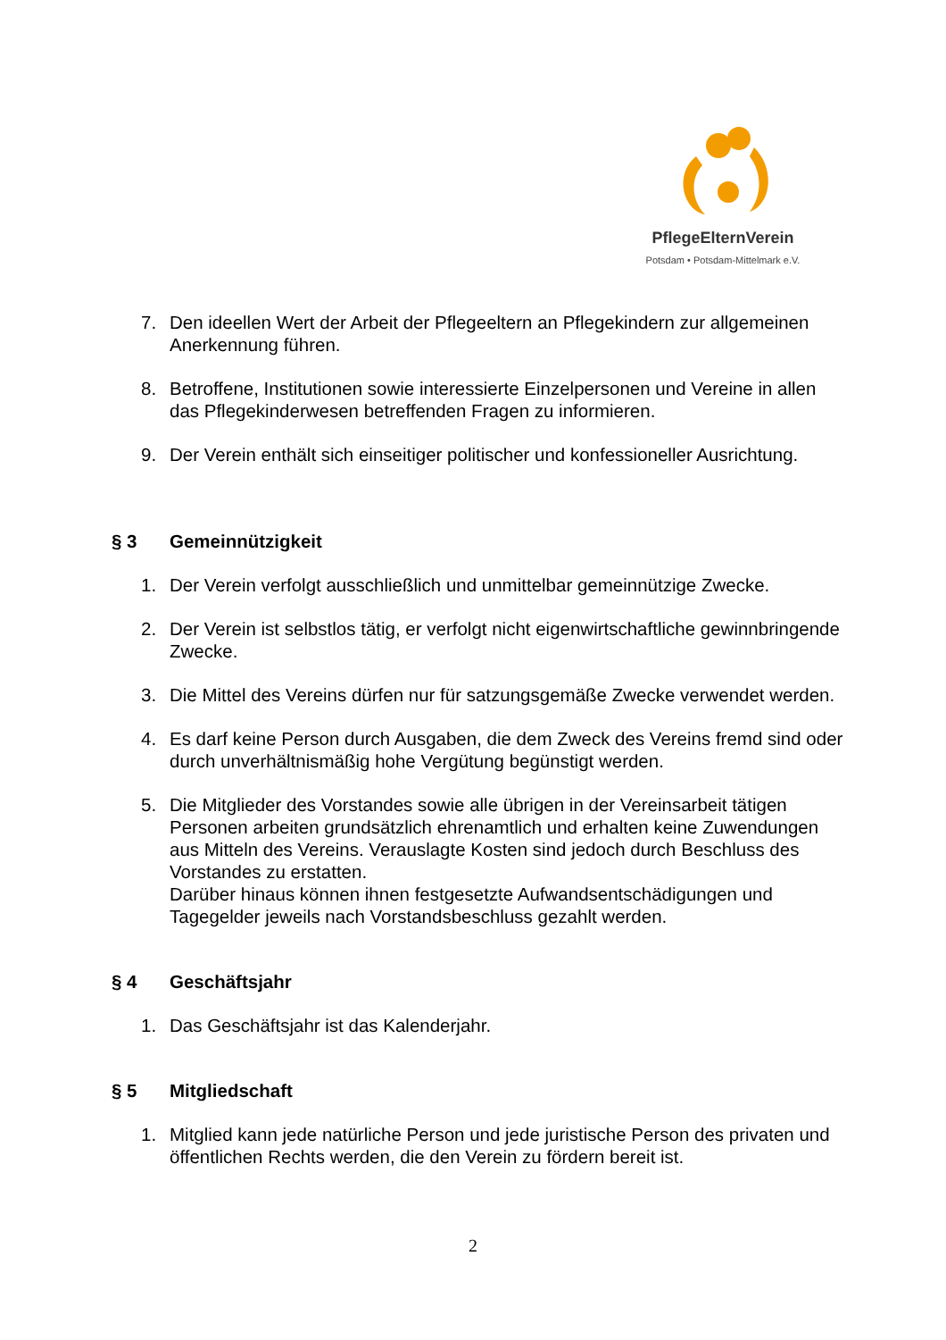PflegeElternVerein
Potsdam • Potsdam-Mittelmark e.V.
7. Den ideellen Wert der Arbeit der Pflegeeltern an Pflegekindern zur allgemeinen Anerkennung führen.
8. Betroffene, Institutionen sowie interessierte Einzelpersonen und Vereine in allen das Pflegekinderwesen betreffenden Fragen zu informieren.
9. Der Verein enthält sich einseitiger politischer und konfessioneller Ausrichtung.
§ 3 Gemeinnützigkeit
1. Der Verein verfolgt ausschließlich und unmittelbar gemeinnützige Zwecke.
2. Der Verein ist selbstlos tätig, er verfolgt nicht eigenwirtschaftliche gewinnbringende Zwecke.
3. Die Mittel des Vereins dürfen nur für satzungsgemäße Zwecke verwendet werden.
4. Es darf keine Person durch Ausgaben, die dem Zweck des Vereins fremd sind oder durch unverhältnismäßig hohe Vergütung begünstigt werden.
5. Die Mitglieder des Vorstandes sowie alle übrigen in der Vereinsarbeit tätigen Personen arbeiten grundsätzlich ehrenamtlich und erhalten keine Zuwendungen aus Mitteln des Vereins. Verauslagte Kosten sind jedoch durch Beschluss des Vorstandes zu erstatten.
Darüber hinaus können ihnen festgesetzte Aufwandsentschädigungen und Tagegelder jeweils nach Vorstandsbeschluss gezahlt werden.
§ 4 Geschäftsjahr
1. Das Geschäftsjahr ist das Kalenderjahr.
§ 5 Mitgliedschaft
1. Mitglied kann jede natürliche Person und jede juristische Person des privaten und öffentlichen Rechts werden, die den Verein zu fördern bereit ist.
2